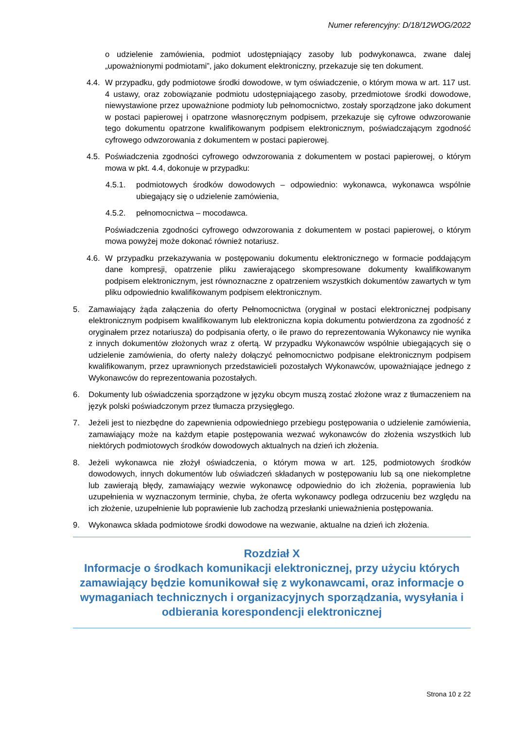Numer referencyjny: D/18/12WOG/2022
o udzielenie zamówienia, podmiot udostępniający zasoby lub podwykonawca, zwane dalej „upoważnionymi podmiotami”, jako dokument elektroniczny, przekazuje się ten dokument.
4.4. W przypadku, gdy podmiotowe środki dowodowe, w tym oświadczenie, o którym mowa w art. 117 ust. 4 ustawy, oraz zobowiązanie podmiotu udostępniającego zasoby, przedmiotowe środki dowodowe, niewystawione przez upoważnione podmioty lub pełnomocnictwo, zostały sporządzone jako dokument w postaci papierowej i opatrzone własnoręcznym podpisem, przekazuje się cyfrowe odwzorowanie tego dokumentu opatrzone kwalifikowanym podpisem elektronicznym, poświadczającym zgodność cyfrowego odwzorowania z dokumentem w postaci papierowej.
4.5. Poświadczenia zgodności cyfrowego odwzorowania z dokumentem w postaci papierowej, o którym mowa w pkt. 4.4, dokonuje w przypadku:
4.5.1. podmiotowych środków dowodowych – odpowiednio: wykonawca, wykonawca wspólnie ubiegający się o udzielenie zamówienia,
4.5.2. pełnomocnictwa – mocodawca.
Poświadczenia zgodności cyfrowego odwzorowania z dokumentem w postaci papierowej, o którym mowa powyżej może dokonać również notariusz.
4.6. W przypadku przekazywania w postępowaniu dokumentu elektronicznego w formacie poddającym dane kompresji, opatrzenie pliku zawierającego skompresowane dokumenty kwalifikowanym podpisem elektronicznym, jest równoznaczne z opatrzeniem wszystkich dokumentów zawartych w tym pliku odpowiednio kwalifikowanym podpisem elektronicznym.
5. Zamawiający żąda załączenia do oferty Pełnomocnictwa (oryginał w postaci elektronicznej podpisany elektronicznym podpisem kwalifikowanym lub elektroniczna kopia dokumentu potwierdzona za zgodność z oryginałem przez notariusza) do podpisania oferty, o ile prawo do reprezentowania Wykonawcy nie wynika z innych dokumentów złożonych wraz z ofertą. W przypadku Wykonawców wspólnie ubiegających się o udzielenie zamówienia, do oferty należy dołączyć pełnomocnictwo podpisane elektronicznym podpisem kwalifikowanym, przez uprawnionych przedstawicieli pozostałych Wykonawców, upoważniające jednego z Wykonawców do reprezentowania pozostałych.
6. Dokumenty lub oświadczenia sporządzone w języku obcym muszą zostać złożone wraz z tłumaczeniem na język polski poświadczonym przez tłumacza przysięgłego.
7. Jeżeli jest to niezbędne do zapewnienia odpowiedniego przebiegu postępowania o udzielenie zamówienia, zamawiający może na każdym etapie postępowania wezwać wykonawców do złożenia wszystkich lub niektórych podmiotowych środków dowodowych aktualnych na dzień ich złożenia.
8. Jeżeli wykonawca nie złożył oświadczenia, o którym mowa w art. 125, podmiotowych środków dowodowych, innych dokumentów lub oświadczeń składanych w postępowaniu lub są one niekompletne lub zawierają błędy, zamawiający wezwie wykonawcę odpowiednio do ich złożenia, poprawienia lub uzupełnienia w wyznaczonym terminie, chyba, że oferta wykonawcy podlega odrzuceniu bez względu na ich złożenie, uzupełnienie lub poprawienie lub zachodzą przesłanki unieważnienia postępowania.
9. Wykonawca składa podmiotowe środki dowodowe na wezwanie, aktualne na dzień ich złożenia.
Rozdział X
Informacje o środkach komunikacji elektronicznej, przy użyciu których zamawiający będzie komunikował się z wykonawcami, oraz informacje o wymaganiach technicznych i organizacyjnych sporządzania, wysyłania i odbierania korespondencji elektronicznej
Strona 10 z 22